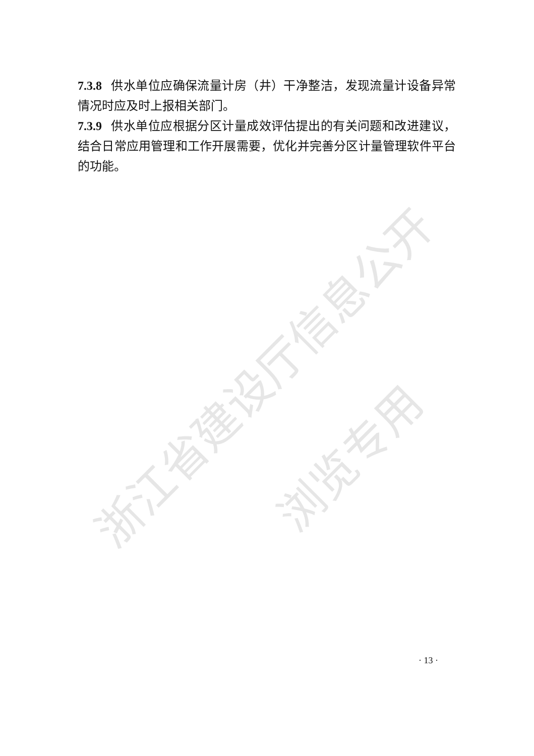浙江省建设厅信息公开
浏览专用
7.3.8 供水单位应确保流量计房（井）干净整洁，发现流量计设备异常情况时应及时上报相关部门。
7.3.9 供水单位应根据分区计量成效评估提出的有关问题和改进建议，结合日常应用管理和工作开展需要，优化并完善分区计量管理软件平台的功能。
· 13 ·